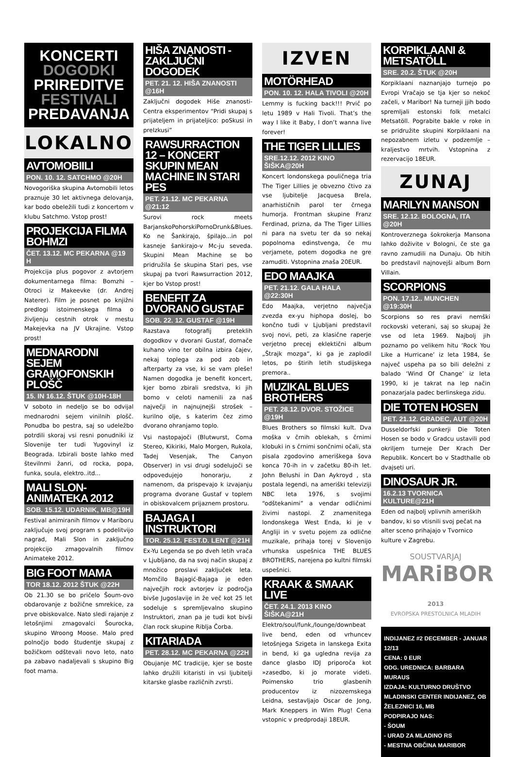KONCERTI
DOGODKI
PRIREDITVE
FESTIVALI
PREDAVANJA
LOKALNO
AVTOMOBIILI
PON. 10. 12. SATCHMO @20H
Novogoriška skupina Avtomobili letos praznuje 30 let aktivnega delovanja, kar bodo obeležili tudi z koncertom v klubu Satchmo. Vstop prost!
PROJEKCIJA FILMA BOHMZI
ČET. 13.12. MC PEKARNA @19 H
Projekcija plus pogovor z avtorjem dokumentarnega filma: Bomzhi – Otroci iz Makeevke (dr. Andrej Naterer). Film je posnet po knjižni predlogi istoimenskega filma o življenju cestnih otrok v mestu Makejevka na JV Ukrajine. Vstop prost!
MEDNARODNI SEJEM GRAMOFONSKIH PLOŠČ
15. IN 16.12. ŠTUK @10H-18H
V soboto in nedeljo se bo odvijal mednarodni sejem vinilnih plošč. Ponudba bo pestra, saj so udeležbo potrdili skoraj vsi resni ponudniki iz Slovenije ter tudi Yugovinyl iz Beograda. Izbirali boste lahko med številnmi žanri, od rocka, popa, funka, soula, elektro..itd...
MALI SLON-ANIMATEKA 2012
SOB. 15.12. UDARNIK, MB@19H
Festival animiranih filmov v Mariboru zaključuje svoj program s podelitvijo nagrad, Mali Slon in zaključno projekcijo zmagovalnih filmov Animateke 2012.
BIG FOOT MAMA
TOR 18.12. 2012 ŠTUK @22H
Ob 21.30 se bo pričelo Šoum-ovo obdarovanje z božične smrekice, za prve obiskovalce. Nato sledi rajanje z letošnjimi zmagovalci Šourocka, skupino Wroong Moose. Malo pred polnočjo bodo študentje skupaj z božičkom odštevali novo leto, nato pa zabavo nadaljevali s skupino Big foot mama.
HIŠA ZNANOSTI -ZAKLJUČNI DOGODEK
PET. 21. 12. HIŠA ZNANOSTI @16H
Zaključni dogodek Hiše znanosti-Centra eksperimentov “Pridi skupaj s prijateljem in prijateljico: poSkusi in preIzkusi”
RAWSURRACTION 12 – KONCERT SKUPIN MEAN MACHINE IN STARI PES
PET. 21.12. MC PEKARNA @21:12
Surovi rock meets BarjanskoPohorskiPornoDrunk&Blues. Ko ne Šankirajo, špilajo...in pol kasneje šankirajo-v Mc-ju seveda. Skupini Mean Machine se bo pridružila še skupina Stari pes, vse skupaj pa tvori Rawsurraction 2012, kjer bo Vstop prost!
BENEFIT ZA DVORANO GUSTAF
SOB. 22. 12. GUSTAF @19H
Razstava fotografij preteklih dogodkov v dvorani Gustaf, domače kuhano vino ter obilna izbira čajev, nekaj toplega za pod zob in afterparty za vse, ki se vam pleše! Namen dogodka je benefit koncert, kjer bomo zbirali sredstva, ki jih bomo v celoti namenili za naš največji in najnujnejši strošek – kurilno olje, s katerim čez zimo dvorano ohranjamo toplo.
Vsi nastopajoči (Blutwurst, Coma Stereo, Kikiriki, Malo Morgen, Rukola, Tadej Vesenjak, The Canyon Observer) in vsi drugi sodelujoči se odpovedujejo honorarju, z namenom, da prispevajo k izvajanju programa dvorane Gustaf v toplem in obiskovalcem prijaznem prostoru.
BAJAGA I INSTRUKTORI
TOR. 25.12. FEST.D. LENT @21H
Ex-Yu Legenda se po dveh letih vrača v Ljubljano, da na svoj način skupaj z množico proslavi zaključek leta. Momčilo Bajagić-Bajaga je eden največjih rock avtorjev iz področja bivše Jugoslavije in že več kot 25 let sodeluje s spremljevalno skupino Instruktori, znan pa je tudi kot bivši član rock skupine Riblja Čorba.
KITARIADA
PET. 28.12. MC PEKARNA @22H
Obujanje MC tradicije, kjer se boste lahko družili kitaristi in vsi ljubitelji kitarske glasbe različnih zvrsti.
IZVEN
MOTÖRHEAD
PON. 10. 12. HALA TIVOLI @20H
Lemmy is fucking back!!! Prvič po letu 1989 v Hali Tivoli. That’s the way I like it Baby, I don’t wanna live forever!
THE TIGER LILLIES
SRE.12.12. 2012 KINO ŠIŠKA@20H
Koncert londonskega pouličnega tria The Tiger Lillies je obvezno čtivo za vse ljubitelje Jacquesa Brela, anarhističnih parol ter črnega humorja. Frontman skupine Franz Ferdinad, prizna, da The Tiger Lillies ni para na svetu ter da so nekaj popolnoma edinstvenga, če mu verjamete, potem dogodka ne gre zamuditi. Vstopnina znaša 20EUR.
EDO MAAJKA
PET. 21.12. GALA HALA @22:30H
Edo Maajka, verjetno največja zvezda ex-yu hiphopa doslej, bo končno tudi v Ljubljani predstavil svoj novi, peti, za klasične raperje verjetno precej eklektični album „Štrajk mozga“, ki ga je zaplodil letos, po štirih letih studijskega premora..
MUZIKAL BLUES BROTHERS
PET. 28.12. DVOR. STOŽICE @19H
Blues Brothers so filmski kult. Dva moška v črnih oblekah, s črnimi klobuki in s črnimi sončnimi očali, sta pisala zgodovino ameriškega šova konca 70-ih in v začetku 80-ih let. John Belushi in Dan Aykroyd , sta postala legendi, na ameriški televiziji NBC leta 1976, s svojimi “odštekanimi” a vendar odličnimi živimi nastopi. Z znamenitega londonskega West Enda, ki je v Angliji in v svetu pojem za odlične muzikale, prihaja torej v Slovenijo vrhunska uspešnica THE BLUES BROTHERS, narejena po kultni filmski uspešnici.
KRAAK & SMAAK LIVE
ČET. 24.1. 2013 KINO ŠIŠKA@21H
Elektro/soul/funk,/lounge/downbeat live bend, eden od vrhuncev letošnjega Szigeta in lanskega Exita in bend, ki ga ugledna revija za dance glasbo IDJ priporoča kot »zasedbo, ki jo morate videti. Poimensko trio glasbenih producentov iz nizozemskega Leidna, sestavljajo Oscar de Jong, Mark Kneppers in Wim Plug! Cena vstopnic v predprodaji 18EUR.
KORPIKLAANI & METSATÖLL
SRE. 20.2. ŠTUK @20H
Korpiklaani naznanjajo turnejo po Evropi Vračajo se tja kjer so nekoč začeli, v Maribor! Na turneji jjih bodo spremljali estonski folk metalci Metsatöll. Pograbite bakle v roke in se pridružite skupini Korpiklaani na nepozabnem izletu v podzemlje – kraljestvo mrtvih. Vstopnina z rezervacijo 18EUR.
ZUNAJ
MARILYN MANSON
SRE. 12.12. BOLOGNA, ITA @20H
Kontroverznega šokrokerja Mansona lahko doživite v Bologni, če ste ga ravno zamudili na Dunaju. Ob hitih bo predstavil najnovejši album Born Villain.
SCORPIONS
PON. 17.12.. MUNCHEN @19:30H
Scorpions so res pravi nemški rockovski veterani, saj so skupaj že vse od leta 1969. Najbolj jih poznamo po velikem hitu ‘Rock You Like a Hurricane’ iz leta 1984, še največ uspeha pa so bili deležni z balado ‘Wind Of Change’ iz leta 1990, ki je takrat na lep način ponazarjala padec berlinskega zidu.
DIE TOTEN HOSEN
PET. 21.12. GRADEC, AUT @20H
Dusseldorfski punkerji Die Toten Hosen se bodo v Gradcu ustavili pod okriljem turneje Der Krach Der Republik. Koncert bo v Stadthalle ob dvajseti uri.
DINOSAUR JR.
16.2.13 TVORNICA KULTURE@21H
Eden od najbolj vplivnih ameriških bandov, ki so vtisnili svoj pečat na alter sceno prihajajo v Tvornico kulture v Zagrebu.
SOUSTVARJAJ
MARiBOR 2013
EVROPSKA PRESTOLNICA MLADIH
INDIJANEZ #2 DECEMBER - JANUAR 12/13
CENA: 0 EUR
ODG. UREDNICA: BARBARA MURAUS
IZDAJA: KULTURNO DRUŠTVO MLADINSKI CENTER INDIJANEZ, OB ŽELEZNICI 16, MB
PODPIRAJO NAS:
- ŠOUM
- URAD ZA MLADINO RS
- MESTNA OBČINA MARIBOR